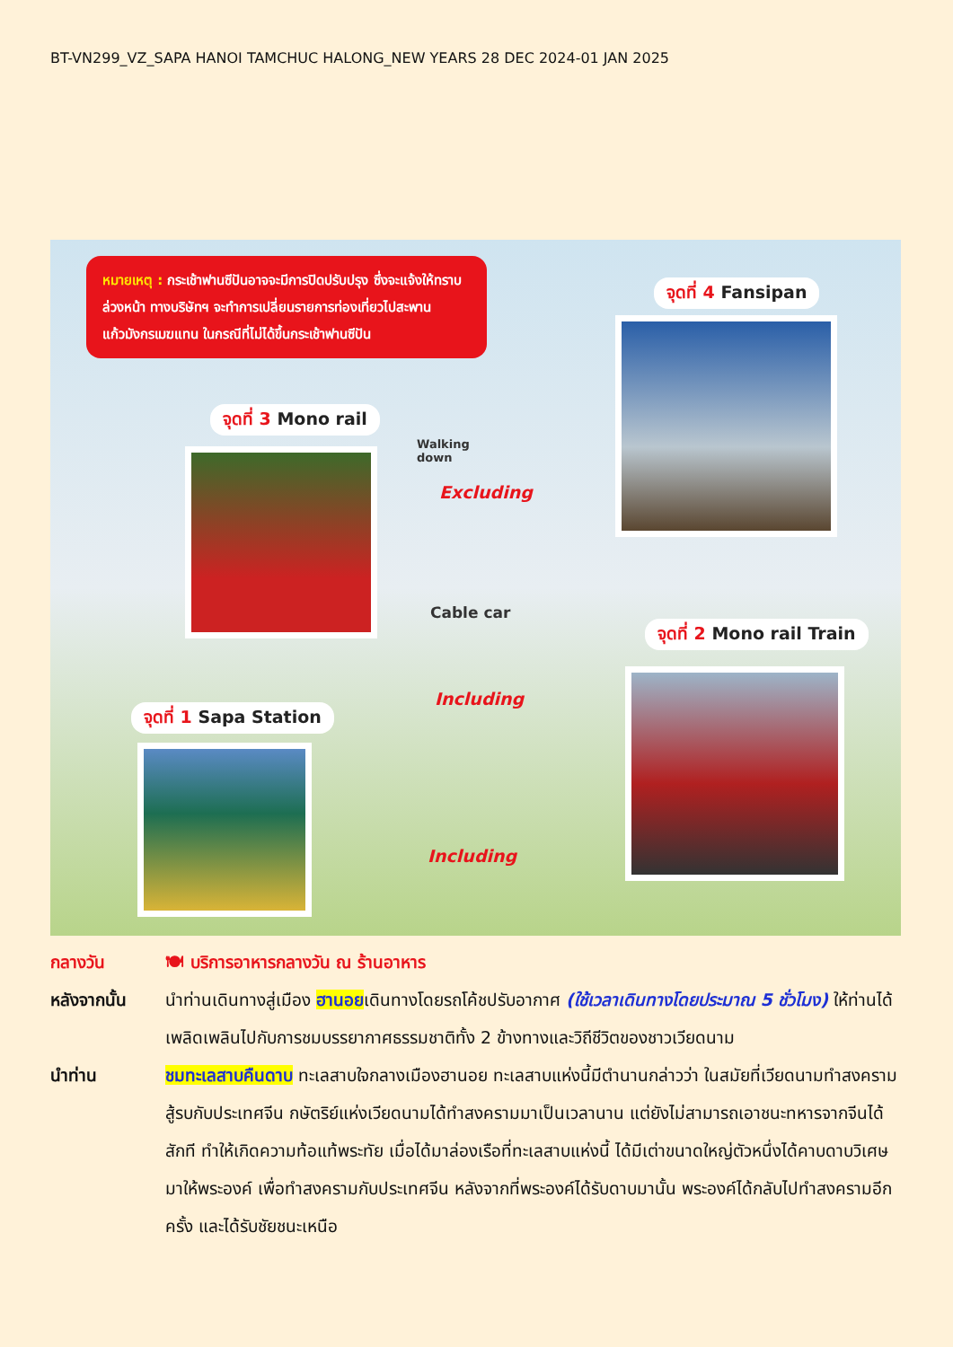BT-VN299_VZ_SAPA HANOI TAMCHUC HALONG_NEW YEARS 28 DEC 2024-01 JAN 2025
หมายเหตุ : กระเช้าฟานซีปันอาจจะมีการปิดปรับปรุง ซึ่งจะแจ้งให้ทราบล่วงหน้า ทางบริษัทฯ จะทำการเปลี่ยนรายการท่องเที่ยวไปสะพานแก้วมังกรเมฆแทน ในกรณีที่ไม่ได้ขึ้นกระเช้าฟานซีปัน
จุดที่ 4 Fansipan
จุดที่ 3 Mono rail
Walking
down
Excluding
Cable car
Including
จุดที่ 2 Mono rail Train
จุดที่ 1 Sapa Station
Including
กลางวัน 🍽 บริการอาหารกลางวัน ณ ร้านอาหาร
หลังจากนั้น นำท่านเดินทางสู่เมือง ฮานอยเดินทางโดยรถโค้ชปรับอากาศ (ใช้เวลาเดินทางโดยประมาณ 5 ชั่วโมง) ให้ท่านได้เพลิดเพลินไปกับการชมบรรยากาศธรรมชาติทั้ง 2 ข้างทางและวิถีชีวิตของชาวเวียดนาม
นำท่าน ชมทะเลสาบคืนดาบ ทะเลสาบใจกลางเมืองฮานอย ทะเลสาบแห่งนี้มีตำนานกล่าวว่า ในสมัยที่เวียดนามทำสงครามสู้รบกับประเทศจีน กษัตริย์แห่งเวียดนามได้ทำสงครามมาเป็นเวลานาน แต่ยังไม่สามารถเอาชนะทหารจากจีนได้สักที ทำให้เกิดความท้อแท้พระทัย เมื่อได้มาล่องเรือที่ทะเลสาบแห่งนี้ ได้มีเต่าขนาดใหญ่ตัวหนึ่งได้คาบดาบวิเศษมาให้พระองค์ เพื่อทำสงครามกับประเทศจีน หลังจากที่พระองค์ได้รับดาบมานั้น พระองค์ได้กลับไปทำสงครามอีกครั้ง และได้รับชัยชนะเหนือ